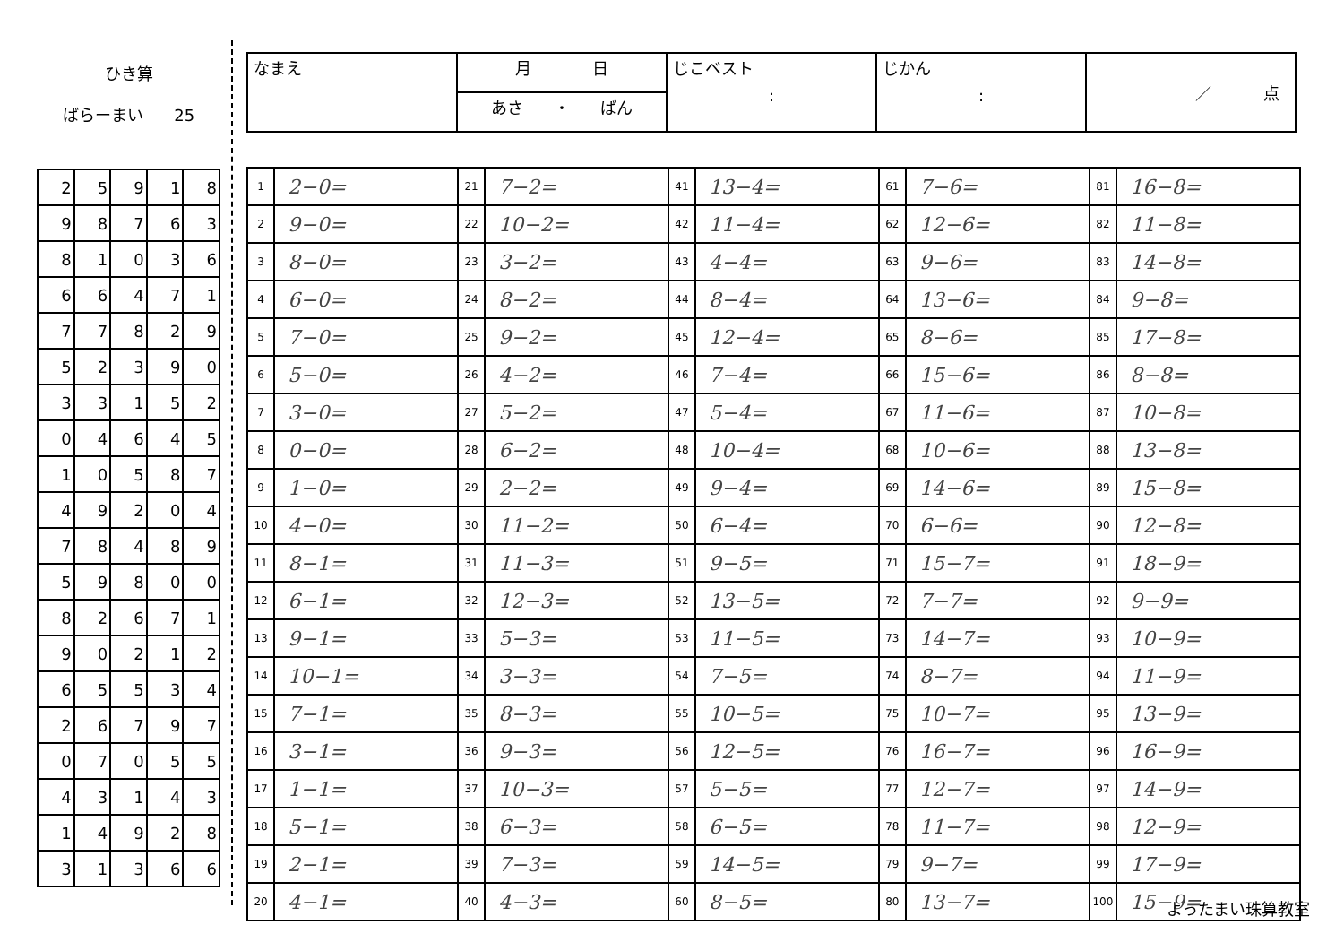ひき算
ばらーまい 25
| 2 | 5 | 9 | 1 | 8 |
| 9 | 8 | 7 | 6 | 3 |
| 8 | 1 | 0 | 3 | 6 |
| 6 | 6 | 4 | 7 | 1 |
| 7 | 7 | 8 | 2 | 9 |
| 5 | 2 | 3 | 9 | 0 |
| 3 | 3 | 1 | 5 | 2 |
| 0 | 4 | 6 | 4 | 5 |
| 1 | 0 | 5 | 8 | 7 |
| 4 | 9 | 2 | 0 | 4 |
| 7 | 8 | 4 | 8 | 9 |
| 5 | 9 | 8 | 0 | 0 |
| 8 | 2 | 6 | 7 | 1 |
| 9 | 0 | 2 | 1 | 2 |
| 6 | 5 | 5 | 3 | 4 |
| 2 | 6 | 7 | 9 | 7 |
| 0 | 7 | 0 | 5 | 5 |
| 4 | 3 | 1 | 4 | 3 |
| 1 | 4 | 9 | 2 | 8 |
| 3 | 1 | 3 | 6 | 6 |
| なまえ | 月 日 | じこベスト : | じかん : | ／ 点 |
| | あさ ・ ばん | | | |
| 1 | 2−0= | 21 | 7−2= | 41 | 13−4= | 61 | 7−6= | 81 | 16−8= |
| 2 | 9−0= | 22 | 10−2= | 42 | 11−4= | 62 | 12−6= | 82 | 11−8= |
| 3 | 8−0= | 23 | 3−2= | 43 | 4−4= | 63 | 9−6= | 83 | 14−8= |
| 4 | 6−0= | 24 | 8−2= | 44 | 8−4= | 64 | 13−6= | 84 | 9−8= |
| 5 | 7−0= | 25 | 9−2= | 45 | 12−4= | 65 | 8−6= | 85 | 17−8= |
| 6 | 5−0= | 26 | 4−2= | 46 | 7−4= | 66 | 15−6= | 86 | 8−8= |
| 7 | 3−0= | 27 | 5−2= | 47 | 5−4= | 67 | 11−6= | 87 | 10−8= |
| 8 | 0−0= | 28 | 6−2= | 48 | 10−4= | 68 | 10−6= | 88 | 13−8= |
| 9 | 1−0= | 29 | 2−2= | 49 | 9−4= | 69 | 14−6= | 89 | 15−8= |
| 10 | 4−0= | 30 | 11−2= | 50 | 6−4= | 70 | 6−6= | 90 | 12−8= |
| 11 | 8−1= | 31 | 11−3= | 51 | 9−5= | 71 | 15−7= | 91 | 18−9= |
| 12 | 6−1= | 32 | 12−3= | 52 | 13−5= | 72 | 7−7= | 92 | 9−9= |
| 13 | 9−1= | 33 | 5−3= | 53 | 11−5= | 73 | 14−7= | 93 | 10−9= |
| 14 | 10−1= | 34 | 3−3= | 54 | 7−5= | 74 | 8−7= | 94 | 11−9= |
| 15 | 7−1= | 35 | 8−3= | 55 | 10−5= | 75 | 10−7= | 95 | 13−9= |
| 16 | 3−1= | 36 | 9−3= | 56 | 12−5= | 76 | 16−7= | 96 | 16−9= |
| 17 | 1−1= | 37 | 10−3= | 57 | 5−5= | 77 | 12−7= | 97 | 14−9= |
| 18 | 5−1= | 38 | 6−3= | 58 | 6−5= | 78 | 11−7= | 98 | 12−9= |
| 19 | 2−1= | 39 | 7−3= | 59 | 14−5= | 79 | 9−7= | 99 | 17−9= |
| 20 | 4−1= | 40 | 4−3= | 60 | 8−5= | 80 | 13−7= | 100 | 15−9= |
よったまい珠算教室